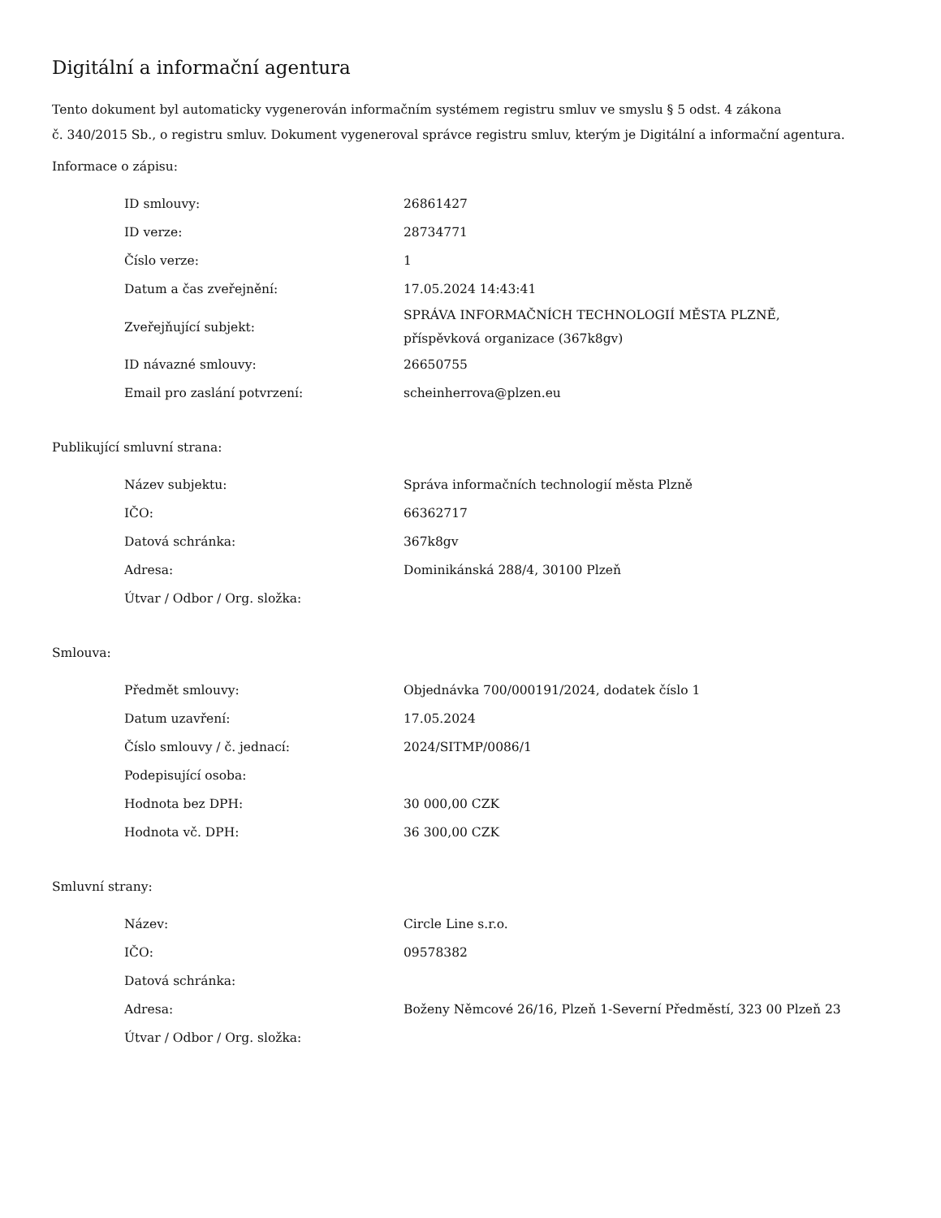Digitální a informační agentura
Tento dokument byl automaticky vygenerován informačním systémem registru smluv ve smyslu § 5 odst. 4 zákona
č. 340/2015 Sb., o registru smluv. Dokument vygeneroval správce registru smluv, kterým je Digitální a informační agentura.
Informace o zápisu:
| ID smlouvy: | 26861427 |
| ID verze: | 28734771 |
| Číslo verze: | 1 |
| Datum a čas zveřejnění: | 17.05.2024 14:43:41 |
| Zveřejňující subjekt: | SPRÁVA INFORMAČNÍCH TECHNOLOGIÍ MĚSTA PLZNĚ, příspěvková organizace (367k8gv) |
| ID návazné smlouvy: | 26650755 |
| Email pro zaslání potvrzení: | scheinherrova@plzen.eu |
Publikující smluvní strana:
| Název subjektu: | Správa informačních technologií města Plzně |
| IČO: | 66362717 |
| Datová schránka: | 367k8gv |
| Adresa: | Dominikánská 288/4, 30100 Plzeň |
| Útvar / Odbor / Org. složka: | |
Smlouva:
| Předmět smlouvy: | Objednávka 700/000191/2024, dodatek číslo 1 |
| Datum uzavření: | 17.05.2024 |
| Číslo smlouvy / č. jednací: | 2024/SITMP/0086/1 |
| Podepisující osoba: | |
| Hodnota bez DPH: | 30 000,00 CZK |
| Hodnota vč. DPH: | 36 300,00 CZK |
Smluvní strany:
| Název: | Circle Line s.r.o. |
| IČO: | 09578382 |
| Datová schránka: | |
| Adresa: | Boženy Němcové 26/16, Plzeň 1-Severní Předměstí, 323 00 Plzeň 23 |
| Útvar / Odbor / Org. složka: | |